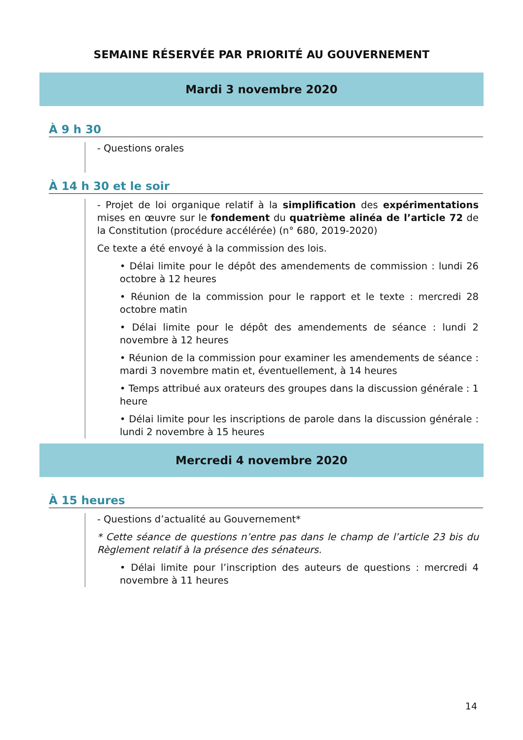SEMAINE RÉSERVÉE PAR PRIORITÉ AU GOUVERNEMENT
Mardi 3 novembre 2020
À 9 h 30
- Questions orales
À 14 h 30 et le soir
- Projet de loi organique relatif à la simplification des expérimentations mises en œuvre sur le fondement du quatrième alinéa de l’article 72 de la Constitution (procédure accélérée) (n° 680, 2019-2020)
Ce texte a été envoyé à la commission des lois.
• Délai limite pour le dépôt des amendements de commission : lundi 26 octobre à 12 heures
• Réunion de la commission pour le rapport et le texte : mercredi 28 octobre matin
• Délai limite pour le dépôt des amendements de séance : lundi 2 novembre à 12 heures
• Réunion de la commission pour examiner les amendements de séance : mardi 3 novembre matin et, éventuellement, à 14 heures
• Temps attribué aux orateurs des groupes dans la discussion générale : 1 heure
• Délai limite pour les inscriptions de parole dans la discussion générale : lundi 2 novembre à 15 heures
Mercredi 4 novembre 2020
À 15 heures
- Questions d’actualité au Gouvernement*
* Cette séance de questions n’entre pas dans le champ de l’article 23 bis du Règlement relatif à la présence des sénateurs.
• Délai limite pour l’inscription des auteurs de questions : mercredi 4 novembre à 11 heures
14